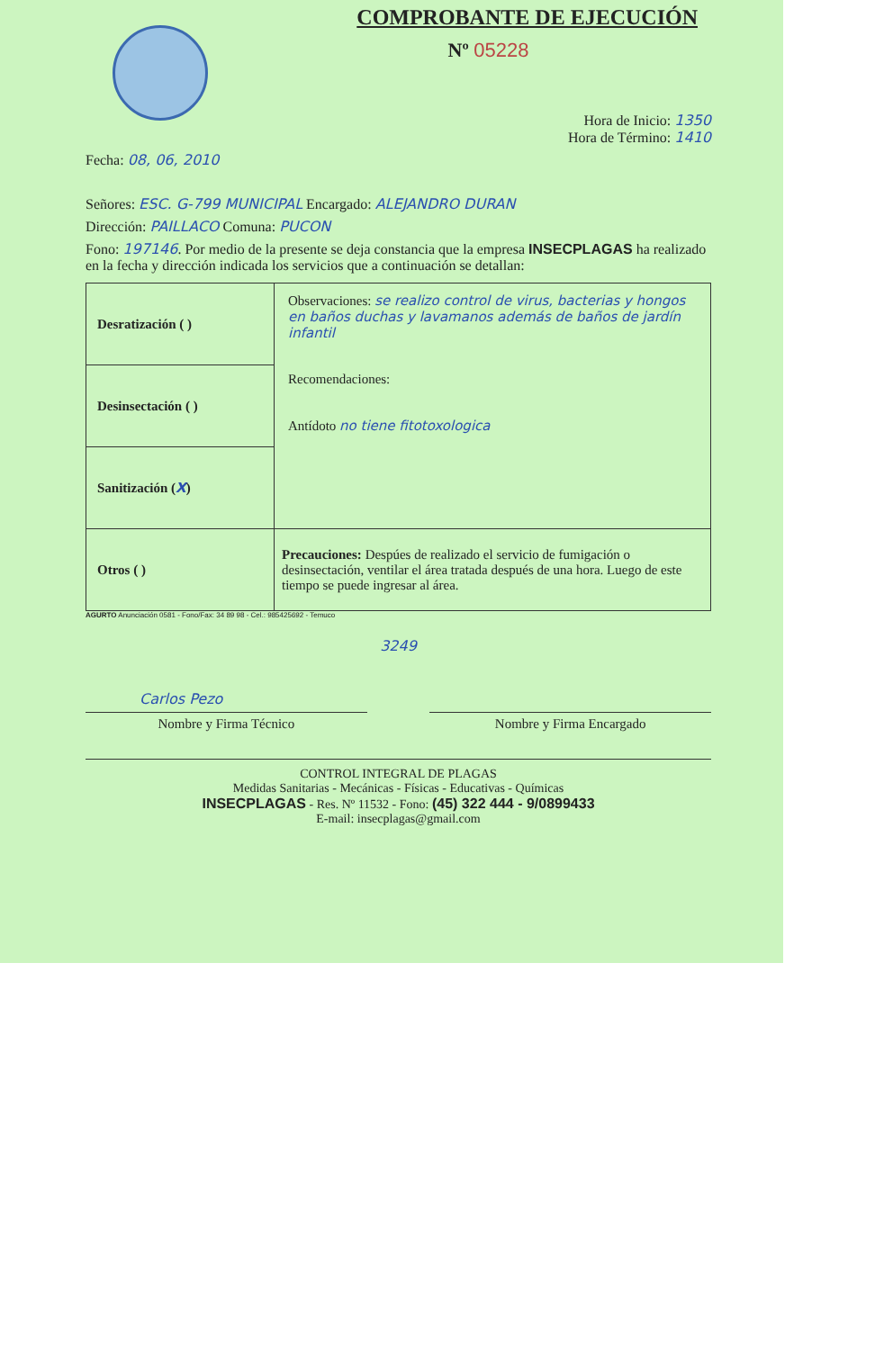COMPROBANTE DE EJECUCIÓN
Nº 05228
Hora de Inicio: 1350
Hora de Término: 1410
Fecha: 08, 06, 2010
Señores: ESC. G-799 MUNICIPAL Encargado: ALEJANDRO DURAN
Dirección: PAILLACO Comuna: PUCON
Fono: 197146. Por medio de la presente se deja constancia que la empresa INSECPLAGAS ha realizado en la fecha y dirección indicada los servicios que a continuación se detallan:
| Desratización ( ) | Observaciones: se realizo control de virus, bacterias y hongos en baños duchas y lavamanos además de baños de jardín infantil Recomendaciones: Antídoto no tiene fitotoxologica |
| Desinsectación ( ) | |
| Sanitización ( X ) | |
| Otros ( ) | Precauciones: Despúes de realizado el servicio de fumigación o desinsectación, ventilar el área tratada después de una hora. Luego de este tiempo se puede ingresar al área. |
AGURTO Anunciación 0581 - Fono/Fax: 34 89 98 - Cel.: 985425692 - Temuco
3249
Carlos Pezo
Nombre y Firma Técnico Nombre y Firma Encargado
CONTROL INTEGRAL DE PLAGAS
Medidas Sanitarias - Mecánicas - Físicas - Educativas - Químicas
INSECPLAGAS - Res. Nº 11532 - Fono: (45) 322 444 - 9/0899433
E-mail: insecplagas@gmail.com